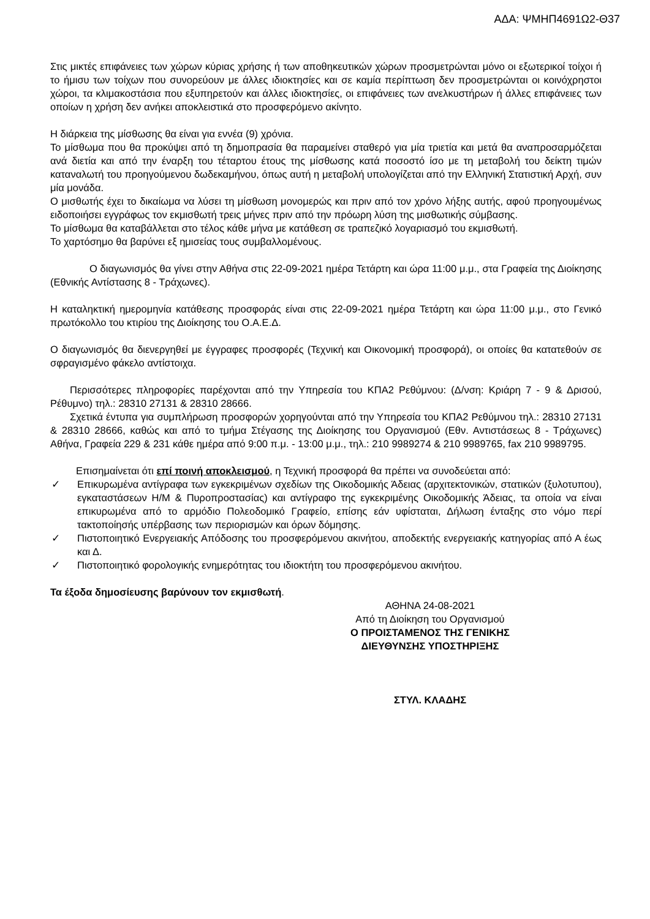ΑΔΑ: ΨΜΗΠ4691Ω2-Θ37
Στις μικτές επιφάνειες των χώρων κύριας χρήσης ή των αποθηκευτικών χώρων προσμετρώνται μόνο οι εξωτερικοί τοίχοι ή το ήμισυ των τοίχων που συνορεύουν με άλλες ιδιοκτησίες και σε καμία περίπτωση δεν προσμετρώνται οι κοινόχρηστοι χώροι, τα κλιμακοστάσια που εξυπηρετούν και άλλες ιδιοκτησίες, οι επιφάνειες των ανελκυστήρων ή άλλες επιφάνειες των οποίων η χρήση δεν ανήκει αποκλειστικά στο προσφερόμενο ακίνητο.
Η διάρκεια της μίσθωσης θα είναι για εννέα (9) χρόνια.
Το μίσθωμα που θα προκύψει από τη δημοπρασία θα παραμείνει σταθερό για μία τριετία και μετά θα αναπροσαρμόζεται ανά διετία και από την έναρξη του τέταρτου έτους της μίσθωσης κατά ποσοστό ίσο με τη μεταβολή του δείκτη τιμών καταναλωτή του προηγούμενου δωδεκαμήνου, όπως αυτή η μεταβολή υπολογίζεται από την Ελληνική Στατιστική Αρχή, συν μία μονάδα.
Ο μισθωτής έχει το δικαίωμα να λύσει τη μίσθωση μονομερώς και πριν από τον χρόνο λήξης αυτής, αφού προηγουμένως ειδοποιήσει εγγράφως τον εκμισθωτή τρεις μήνες πριν από την πρόωρη λύση της μισθωτικής σύμβασης.
Το μίσθωμα θα καταβάλλεται στο τέλος κάθε μήνα με κατάθεση σε τραπεζικό λογαριασμό του εκμισθωτή.
Το χαρτόσημο θα βαρύνει εξ ημισείας τους συμβαλλομένους.
Ο διαγωνισμός θα γίνει στην Αθήνα στις 22-09-2021 ημέρα Τετάρτη και ώρα 11:00 μ.μ., στα Γραφεία της Διοίκησης (Εθνικής Αντίστασης 8 - Τράχωνες).
Η καταληκτική ημερομηνία κατάθεσης προσφοράς είναι στις 22-09-2021 ημέρα Τετάρτη και ώρα 11:00 μ.μ., στο Γενικό πρωτόκολλο του κτιρίου της Διοίκησης του Ο.Α.Ε.Δ.
Ο διαγωνισμός θα διενεργηθεί με έγγραφες προσφορές (Τεχνική και Οικονομική προσφορά), οι οποίες θα κατατεθούν σε σφραγισμένο φάκελο αντίστοιχα.
Περισσότερες πληροφορίες παρέχονται από την Υπηρεσία του ΚΠΑ2 Ρεθύμνου: (Δ/νση: Κριάρη 7 - 9 & Δρισού, Ρέθυμνο) τηλ.: 28310 27131 & 28310 28666.
Σχετικά έντυπα για συμπλήρωση προσφορών χορηγούνται από την Υπηρεσία του ΚΠΑ2 Ρεθύμνου τηλ.: 28310 27131 & 28310 28666, καθώς και από το τμήμα Στέγασης της Διοίκησης του Οργανισμού (Εθν. Αντιστάσεως 8 - Τράχωνες) Αθήνα, Γραφεία 229 & 231 κάθε ημέρα από 9:00 π.μ. - 13:00 μ.μ., τηλ.: 210 9989274 & 210 9989765, fax 210 9989795.
Επισημαίνεται ότι επί ποινή αποκλεισμού, η Τεχνική προσφορά θα πρέπει να συνοδεύεται από:
✓ Επικυρωμένα αντίγραφα των εγκεκριμένων σχεδίων της Οικοδομικής Άδειας (αρχιτεκτονικών, στατικών (ξυλοτυπου), εγκαταστάσεων Η/Μ & Πυροπροστασίας) και αντίγραφο της εγκεκριμένης Οικοδομικής Άδειας, τα οποία να είναι επικυρωμένα από το αρμόδιο Πολεοδομικό Γραφείο, επίσης εάν υφίσταται, Δήλωση ένταξης στο νόμο περί τακτοποίησής υπέρβασης των περιορισμών και όρων δόμησης.
✓ Πιστοποιητικό Ενεργειακής Απόδοσης του προσφερόμενου ακινήτου, αποδεκτής ενεργειακής κατηγορίας από Α έως και Δ.
✓ Πιστοποιητικό φορολογικής ενημερότητας του ιδιοκτήτη του προσφερόμενου ακινήτου.
Τα έξοδα δημοσίευσης βαρύνουν τον εκμισθωτή.
ΑΘΗΝΑ 24-08-2021
Από τη Διοίκηση του Οργανισμού
Ο ΠΡΟΙΣΤΑΜΕΝΟΣ ΤΗΣ ΓΕΝΙΚΗΣ
ΔΙΕΥΘΥΝΣΗΣ ΥΠΟΣΤΗΡΙΞΗΣ
ΣΤΥΛ. ΚΛΑΔΗΣ